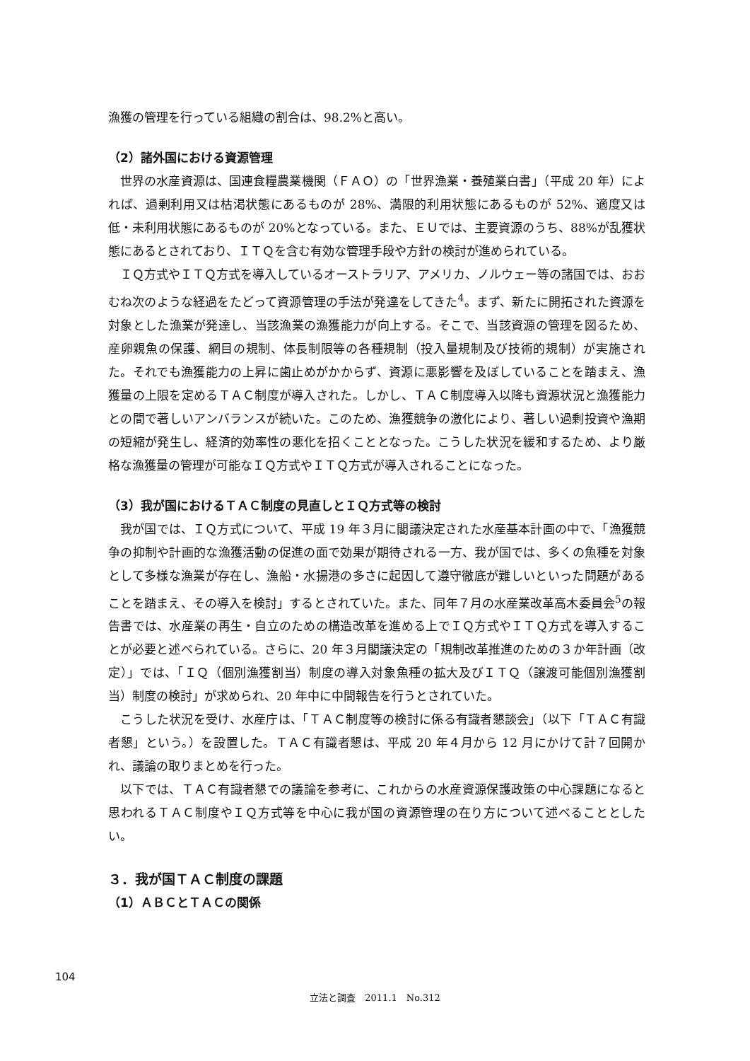漁獲の管理を行っている組織の割合は、98.2%と高い。
（2）諸外国における資源管理
世界の水産資源は、国連食糧農業機関（ＦＡＯ）の「世界漁業・養殖業白書」（平成 20 年）によれば、過剰利用又は枯渇状態にあるものが 28%、満限的利用状態にあるものが 52%、適度又は低・未利用状態にあるものが 20%となっている。また、ＥＵでは、主要資源のうち、88%が乱獲状態にあるとされており、ＩＴＱを含む有効な管理手段や方針の検討が進められている。
ＩＱ方式やＩＴＱ方式を導入しているオーストラリア、アメリカ、ノルウェー等の諸国では、おおむね次のような経過をたどって資源管理の手法が発達をしてきた<sup>4</sup>。まず、新たに開拓された資源を対象とした漁業が発達し、当該漁業の漁獲能力が向上する。そこで、当該資源の管理を図るため、産卵親魚の保護、網目の規制、体長制限等の各種規制（投入量規制及び技術的規制）が実施された。それでも漁獲能力の上昇に歯止めがかからず、資源に悪影響を及ぼしていることを踏まえ、漁獲量の上限を定めるＴＡＣ制度が導入された。しかし、ＴＡＣ制度導入以降も資源状況と漁獲能力との間で著しいアンバランスが続いた。このため、漁獲競争の激化により、著しい過剰投資や漁期の短縮が発生し、経済的効率性の悪化を招くこととなった。こうした状況を緩和するため、より厳格な漁獲量の管理が可能なＩＱ方式やＩＴＱ方式が導入されることになった。
（3）我が国におけるＴＡＣ制度の見直しとＩＱ方式等の検討
我が国では、ＩＱ方式について、平成 19 年３月に閣議決定された水産基本計画の中で、「漁獲競争の抑制や計画的な漁獲活動の促進の面で効果が期待される一方、我が国では、多くの魚種を対象として多様な漁業が存在し、漁船・水揚港の多さに起因して遵守徹底が難しいといった問題があることを踏まえ、その導入を検討」するとされていた。また、同年７月の水産業改革高木委員会<sup>5</sup>の報告書では、水産業の再生・自立のための構造改革を進める上でＩＱ方式やＩＴＱ方式を導入することが必要と述べられている。さらに、20 年３月閣議決定の「規制改革推進のための３か年計画（改定）」では、「ＩＱ（個別漁獲割当）制度の導入対象魚種の拡大及びＩＴＱ（譲渡可能個別漁獲割当）制度の検討」が求められ、20 年中に中間報告を行うとされていた。
こうした状況を受け、水産庁は、「ＴＡＣ制度等の検討に係る有識者懇談会」（以下「ＴＡＣ有識者懇」という。）を設置した。ＴＡＣ有識者懇は、平成 20 年４月から 12 月にかけて計７回開かれ、議論の取りまとめを行った。
以下では、ＴＡＣ有識者懇での議論を参考に、これからの水産資源保護政策の中心課題になると思われるＴＡＣ制度やＩＱ方式等を中心に我が国の資源管理の在り方について述べることとしたい。
３．我が国ＴＡＣ制度の課題
（1）ＡＢＣとＴＡＣの関係
104
立法と調査　2011.1　No.312